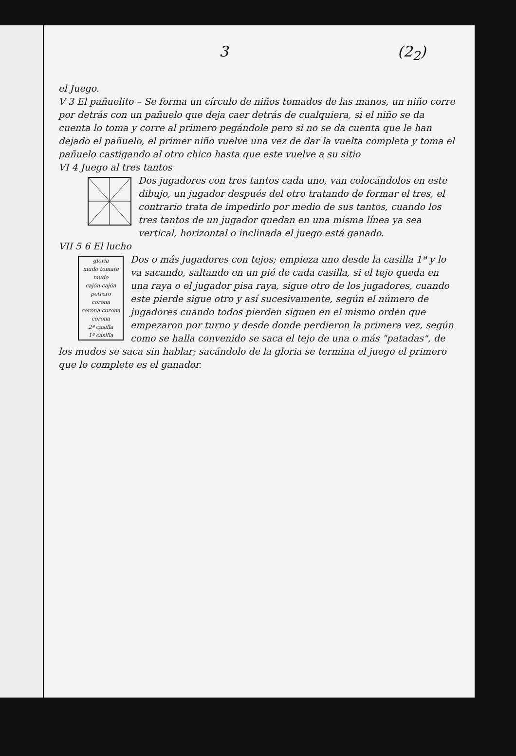3 (2<sub>2</sub>)
el Juego.
V 3 El pañuelito – Se forma un círculo de niños tomados de las manos, un niño corre por detrás con un pañuelo que deja caer detrás de cualquiera, si el niño se da cuenta lo toma y corre al primero pegándole pero si no se da cuenta que le han dejado el pañuelo, el primer niño vuelve una vez de dar la vuelta completa y toma el pañuelo castigando al otro chico hasta que este vuelve a su sitio
VI 4 Juego al tres tantos
Dos jugadores con tres tantos cada uno, van colocándolos en este dibujo, un jugador después del otro tratando de formar el tres, el contrario trata de impedirlo por medio de sus tantos, cuando los tres tantos de un jugador quedan en una misma línea ya sea vertical, horizontal o inclinada el juego está ganado.
VII 5 6 El lucho
gloria
mudo tomate mudo
cajón cajón
potrero
corona
corona corona
corona
2ª casilla
1ª casilla
Dos o más jugadores con tejos; empieza uno desde la casilla 1ª y lo va sacando, saltando en un pié de cada casilla, si el tejo queda en una raya o el jugador pisa raya, sigue otro de los jugadores, cuando este pierde sigue otro y así sucesivamente, según el número de jugadores cuando todos pierden siguen en el mismo orden que empezaron por turno y desde donde perdieron la primera vez, según como se halla convenido se saca el tejo de una o más "patadas", de los mudos se saca sin hablar; sacándolo de la gloria se termina el juego el primero que lo complete es el ganador.